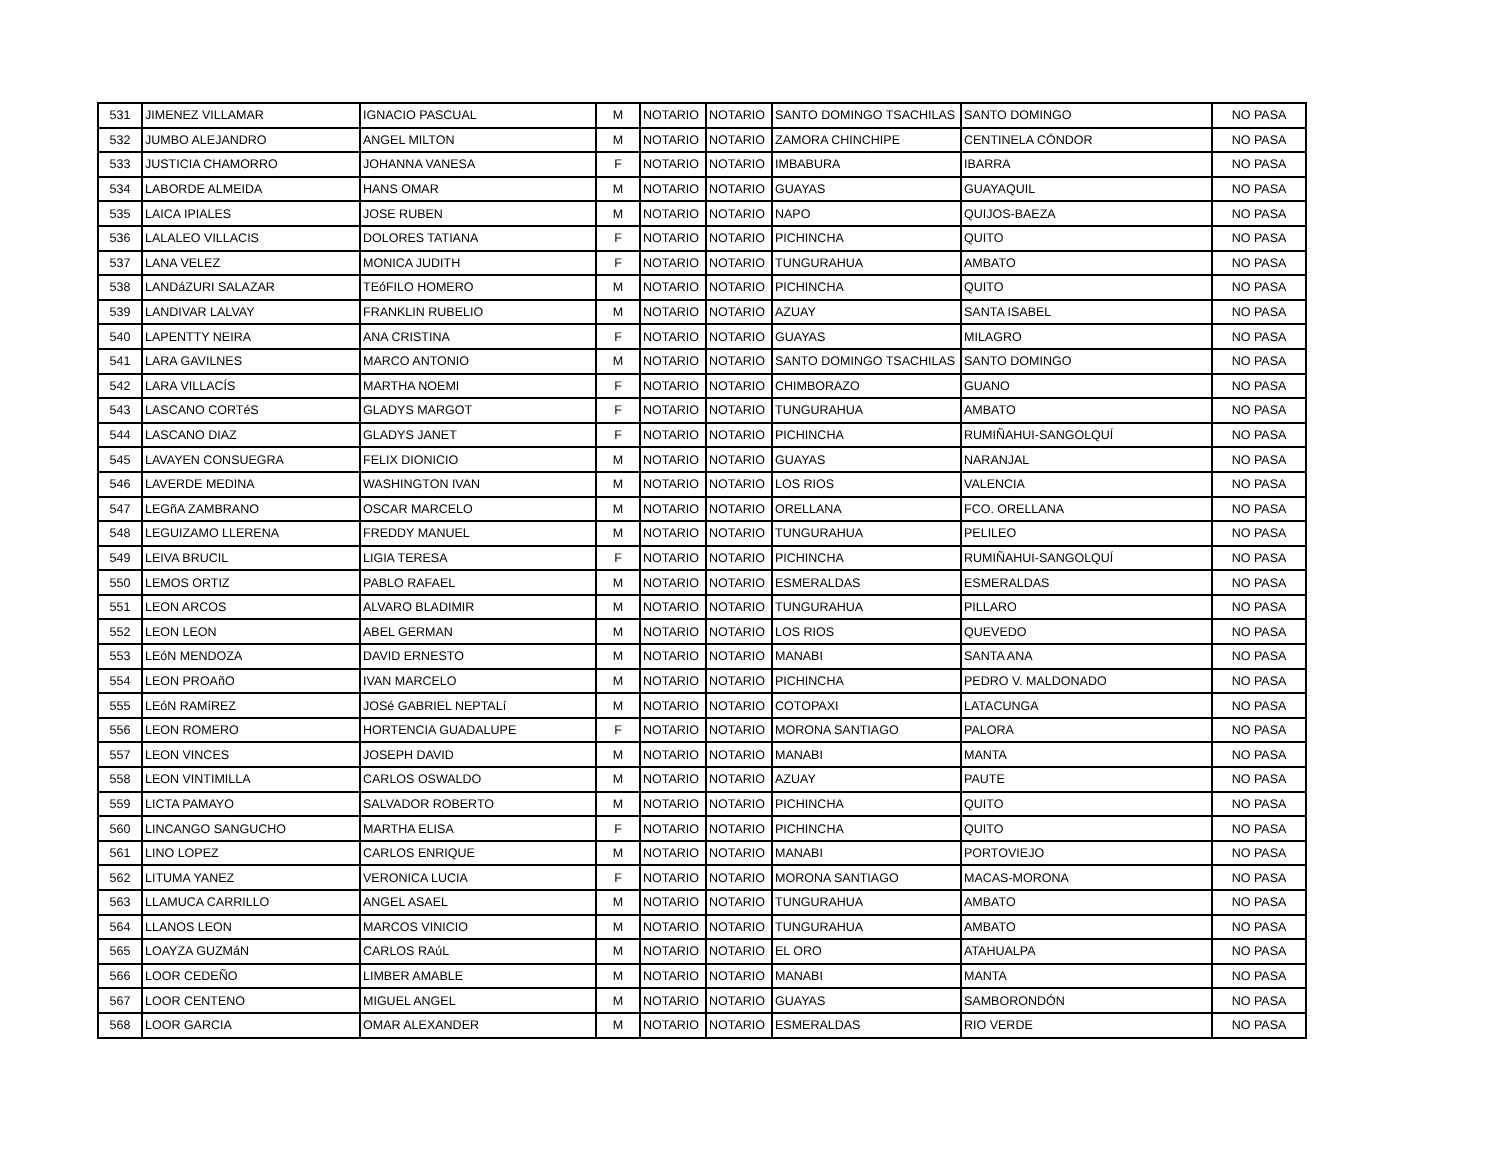| 531 | JIMENEZ VILLAMAR | IGNACIO PASCUAL | M | NOTARIO | NOTARIO | SANTO DOMINGO TSACHILAS | SANTO DOMINGO | NO PASA |
| 532 | JUMBO ALEJANDRO | ANGEL MILTON | M | NOTARIO | NOTARIO | ZAMORA CHINCHIPE | CENTINELA CÓNDOR | NO PASA |
| 533 | JUSTICIA CHAMORRO | JOHANNA VANESA | F | NOTARIO | NOTARIO | IMBABURA | IBARRA | NO PASA |
| 534 | LABORDE ALMEIDA | HANS OMAR | M | NOTARIO | NOTARIO | GUAYAS | GUAYAQUIL | NO PASA |
| 535 | LAICA IPIALES | JOSE RUBEN | M | NOTARIO | NOTARIO | NAPO | QUIJOS-BAEZA | NO PASA |
| 536 | LALALEO VILLACIS | DOLORES TATIANA | F | NOTARIO | NOTARIO | PICHINCHA | QUITO | NO PASA |
| 537 | LANA VELEZ | MONICA JUDITH | F | NOTARIO | NOTARIO | TUNGURAHUA | AMBATO | NO PASA |
| 538 | LANDáZURI SALAZAR | TEóFILO HOMERO | M | NOTARIO | NOTARIO | PICHINCHA | QUITO | NO PASA |
| 539 | LANDIVAR LALVAY | FRANKLIN RUBELIO | M | NOTARIO | NOTARIO | AZUAY | SANTA ISABEL | NO PASA |
| 540 | LAPENTTY NEIRA | ANA CRISTINA | F | NOTARIO | NOTARIO | GUAYAS | MILAGRO | NO PASA |
| 541 | LARA GAVILNES | MARCO ANTONIO | M | NOTARIO | NOTARIO | SANTO DOMINGO TSACHILAS | SANTO DOMINGO | NO PASA |
| 542 | LARA VILLACÍS | MARTHA NOEMI | F | NOTARIO | NOTARIO | CHIMBORAZO | GUANO | NO PASA |
| 543 | LASCANO CORTéS | GLADYS MARGOT | F | NOTARIO | NOTARIO | TUNGURAHUA | AMBATO | NO PASA |
| 544 | LASCANO DIAZ | GLADYS JANET | F | NOTARIO | NOTARIO | PICHINCHA | RUMIÑAHUI-SANGOLQUÍ | NO PASA |
| 545 | LAVAYEN CONSUEGRA | FELIX DIONICIO | M | NOTARIO | NOTARIO | GUAYAS | NARANJAL | NO PASA |
| 546 | LAVERDE MEDINA | WASHINGTON IVAN | M | NOTARIO | NOTARIO | LOS RIOS | VALENCIA | NO PASA |
| 547 | LEGñA ZAMBRANO | OSCAR MARCELO | M | NOTARIO | NOTARIO | ORELLANA | FCO. ORELLANA | NO PASA |
| 548 | LEGUIZAMO LLERENA | FREDDY MANUEL | M | NOTARIO | NOTARIO | TUNGURAHUA | PELILEO | NO PASA |
| 549 | LEIVA BRUCIL | LIGIA TERESA | F | NOTARIO | NOTARIO | PICHINCHA | RUMIÑAHUI-SANGOLQUÍ | NO PASA |
| 550 | LEMOS ORTIZ | PABLO RAFAEL | M | NOTARIO | NOTARIO | ESMERALDAS | ESMERALDAS | NO PASA |
| 551 | LEON ARCOS | ALVARO BLADIMIR | M | NOTARIO | NOTARIO | TUNGURAHUA | PILLARO | NO PASA |
| 552 | LEON LEON | ABEL GERMAN | M | NOTARIO | NOTARIO | LOS RIOS | QUEVEDO | NO PASA |
| 553 | LEóN MENDOZA | DAVID ERNESTO | M | NOTARIO | NOTARIO | MANABI | SANTA ANA | NO PASA |
| 554 | LEON PROAñO | IVAN MARCELO | M | NOTARIO | NOTARIO | PICHINCHA | PEDRO V. MALDONADO | NO PASA |
| 555 | LEóN RAMíREZ | JOSé GABRIEL NEPTALí | M | NOTARIO | NOTARIO | COTOPAXI | LATACUNGA | NO PASA |
| 556 | LEON ROMERO | HORTENCIA GUADALUPE | F | NOTARIO | NOTARIO | MORONA SANTIAGO | PALORA | NO PASA |
| 557 | LEON VINCES | JOSEPH DAVID | M | NOTARIO | NOTARIO | MANABI | MANTA | NO PASA |
| 558 | LEON VINTIMILLA | CARLOS OSWALDO | M | NOTARIO | NOTARIO | AZUAY | PAUTE | NO PASA |
| 559 | LICTA PAMAYO | SALVADOR ROBERTO | M | NOTARIO | NOTARIO | PICHINCHA | QUITO | NO PASA |
| 560 | LINCANGO SANGUCHO | MARTHA ELISA | F | NOTARIO | NOTARIO | PICHINCHA | QUITO | NO PASA |
| 561 | LINO LOPEZ | CARLOS ENRIQUE | M | NOTARIO | NOTARIO | MANABI | PORTOVIEJO | NO PASA |
| 562 | LITUMA YANEZ | VERONICA LUCIA | F | NOTARIO | NOTARIO | MORONA SANTIAGO | MACAS-MORONA | NO PASA |
| 563 | LLAMUCA CARRILLO | ANGEL ASAEL | M | NOTARIO | NOTARIO | TUNGURAHUA | AMBATO | NO PASA |
| 564 | LLANOS LEON | MARCOS VINICIO | M | NOTARIO | NOTARIO | TUNGURAHUA | AMBATO | NO PASA |
| 565 | LOAYZA GUZMáN | CARLOS RAúL | M | NOTARIO | NOTARIO | EL ORO | ATAHUALPA | NO PASA |
| 566 | LOOR CEDEÑO | LIMBER AMABLE | M | NOTARIO | NOTARIO | MANABI | MANTA | NO PASA |
| 567 | LOOR CENTENO | MIGUEL ANGEL | M | NOTARIO | NOTARIO | GUAYAS | SAMBORONDÓN | NO PASA |
| 568 | LOOR GARCIA | OMAR ALEXANDER | M | NOTARIO | NOTARIO | ESMERALDAS | RIO VERDE | NO PASA |